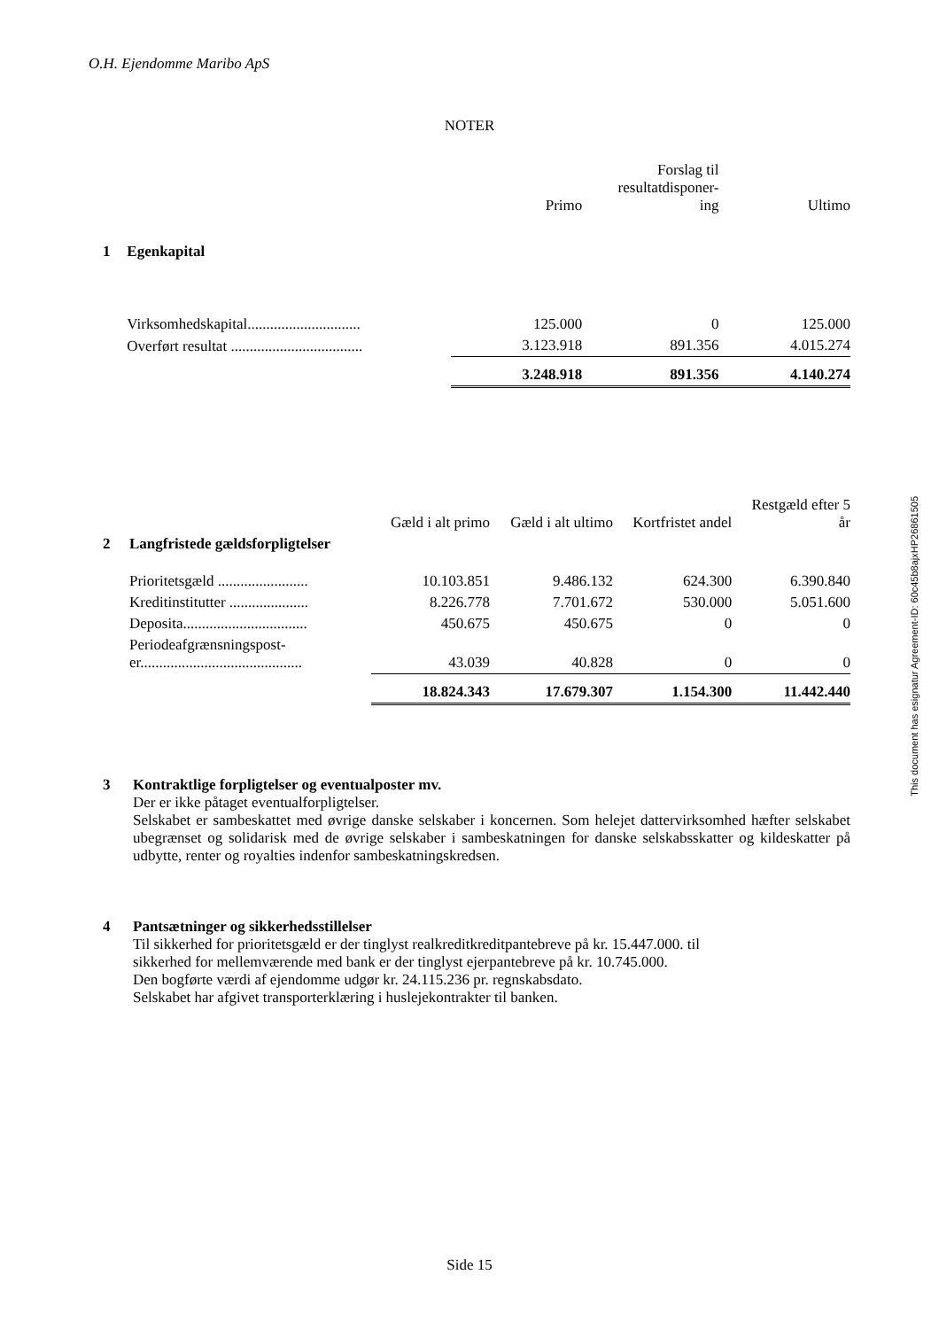O.H. Ejendomme Maribo ApS
NOTER
| | | Primo | Forslag til resultatdisponer- ing | Ultimo |
| --- | --- | --- | --- | --- |
| 1 | Egenkapital | | | |
| | Virksomhedskapital.............................. | 125.000 | 0 | 125.000 |
| | Overført resultat ................................... | 3.123.918 | 891.356 | 4.015.274 |
| | | 3.248.918 | 891.356 | 4.140.274 |
| | | Gæld i alt primo | Gæld i alt ultimo | Kortfristet andel | Restgæld efter 5 år |
| --- | --- | --- | --- | --- | --- |
| 2 | Langfristede gældsforpligtelser | | | | |
| | Prioritetsgæld ........................ | 10.103.851 | 9.486.132 | 624.300 | 6.390.840 |
| | Kreditinstitutter ..................... | 8.226.778 | 7.701.672 | 530.000 | 5.051.600 |
| | Deposita................................. | 450.675 | 450.675 | 0 | 0 |
| | Periodeafgrænsningspost- er........................................... | 43.039 | 40.828 | 0 | 0 |
| | | 18.824.343 | 17.679.307 | 1.154.300 | 11.442.440 |
3 Kontraktlige forpligtelser og eventualposter mv.
Der er ikke påtaget eventualforpligtelser.
Selskabet er sambeskattet med øvrige danske selskaber i koncernen. Som helejet dattervirksomhed hæfter selskabet ubegrænset og solidarisk med de øvrige selskaber i sambeskatningen for danske selskabsskatter og kildeskatter på udbytte, renter og royalties indenfor sambeskatningskredsen.
4 Pantsætninger og sikkerhedsstillelser
Til sikkerhed for prioritetsgæld er der tinglyst realkreditkreditpantebreve på kr. 15.447.000. til
sikkerhed for mellemværende med bank er der tinglyst ejerpantebreve på kr. 10.745.000.
Den bogførte værdi af ejendomme udgør kr. 24.115.236 pr. regnskabsdato.
Selskabet har afgivet transporterklæring i huslejekontrakter til banken.
This document has esignatur Agreement-ID: 60c45b8ajxHP26861505
Side 15